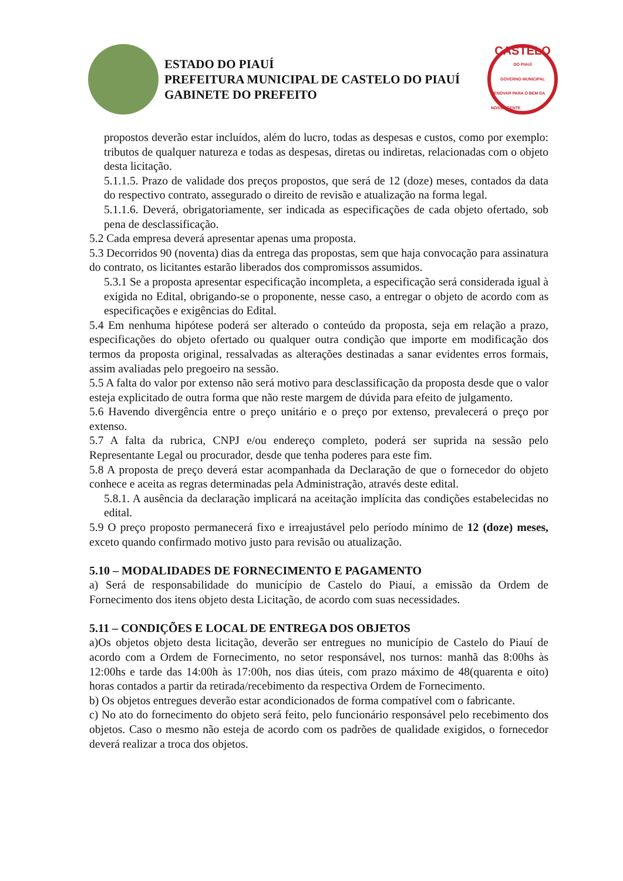ESTADO DO PIAUÍ
PREFEITURA MUNICIPAL DE CASTELO DO PIAUÍ
GABINETE DO PREFEITO
CASTELO
DO PIAUÍ
GOVERNO MUNICIPAL
RENOVAR PARA O BEM DA NOSSA GENTE
propostos deverão estar incluídos, além do lucro, todas as despesas e custos, como por exemplo: tributos de qualquer natureza e todas as despesas, diretas ou indiretas, relacionadas com o objeto desta licitação.
5.1.1.5. Prazo de validade dos preços propostos, que será de 12 (doze) meses, contados da data do respectivo contrato, assegurado o direito de revisão e atualização na forma legal.
5.1.1.6. Deverá, obrigatoriamente, ser indicada as especificações de cada objeto ofertado, sob pena de desclassificação.
5.2 Cada empresa deverá apresentar apenas uma proposta.
5.3 Decorridos 90 (noventa) dias da entrega das propostas, sem que haja convocação para assinatura do contrato, os licitantes estarão liberados dos compromissos assumidos.
5.3.1 Se a proposta apresentar especificação incompleta, a especificação será considerada igual à exigida no Edital, obrigando-se o proponente, nesse caso, a entregar o objeto de acordo com as especificações e exigências do Edital.
5.4 Em nenhuma hipótese poderá ser alterado o conteúdo da proposta, seja em relação a prazo, especificações do objeto ofertado ou qualquer outra condição que importe em modificação dos termos da proposta original, ressalvadas as alterações destinadas a sanar evidentes erros formais, assim avaliadas pelo pregoeiro na sessão.
5.5 A falta do valor por extenso não será motivo para desclassificação da proposta desde que o valor esteja explicitado de outra forma que não reste margem de dúvida para efeito de julgamento.
5.6 Havendo divergência entre o preço unitário e o preço por extenso, prevalecerá o preço por extenso.
5.7 A falta da rubrica, CNPJ e/ou endereço completo, poderá ser suprida na sessão pelo Representante Legal ou procurador, desde que tenha poderes para este fim.
5.8 A proposta de preço deverá estar acompanhada da Declaração de que o fornecedor do objeto conhece e aceita as regras determinadas pela Administração, através deste edital.
5.8.1. A ausência da declaração implicará na aceitação implícita das condições estabelecidas no edital.
5.9 O preço proposto permanecerá fixo e irreajustável pelo período mínimo de 12 (doze) meses, exceto quando confirmado motivo justo para revisão ou atualização.
5.10 – MODALIDADES DE FORNECIMENTO E PAGAMENTO
a) Será de responsabilidade do município de Castelo do Piauí, a emissão da Ordem de Fornecimento dos itens objeto desta Licitação, de acordo com suas necessidades.
5.11 – CONDIÇÕES E LOCAL DE ENTREGA DOS OBJETOS
a)Os objetos objeto desta licitação, deverão ser entregues no município de Castelo do Piauí de acordo com a Ordem de Fornecimento, no setor responsável, nos turnos: manhã das 8:00hs às 12:00hs e tarde das 14:00h às 17:00h, nos dias úteis, com prazo máximo de 48(quarenta e oito) horas contados a partir da retirada/recebimento da respectiva Ordem de Fornecimento.
b) Os objetos entregues deverão estar acondicionados de forma compatível com o fabricante.
c) No ato do fornecimento do objeto será feito, pelo funcionário responsável pelo recebimento dos objetos. Caso o mesmo não esteja de acordo com os padrões de qualidade exigidos, o fornecedor deverá realizar a troca dos objetos.